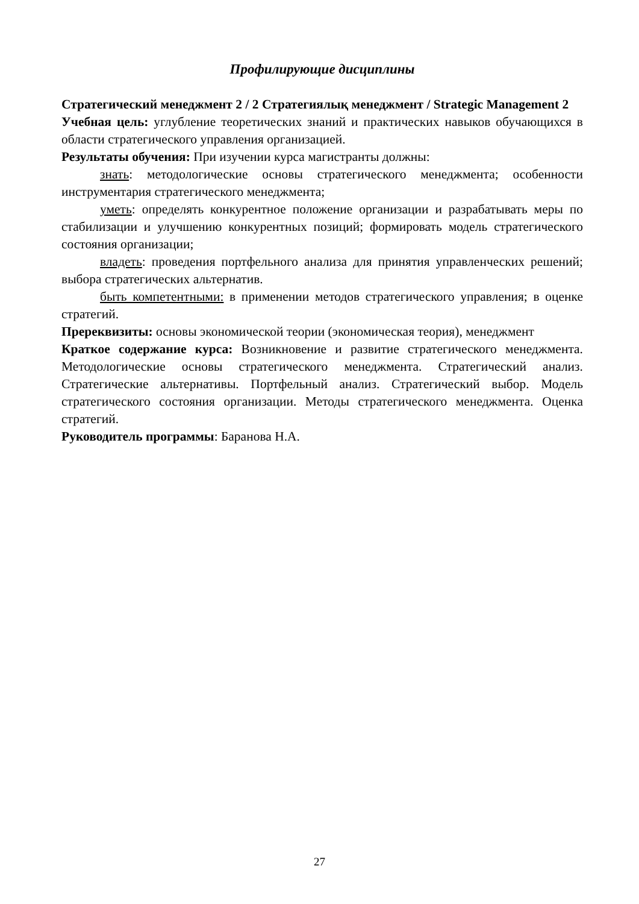Профилирующие дисциплины
Стратегический менеджмент 2 / 2 Стратегиялық менеджмент / Strategic Management 2
Учебная цель: углубление теоретических знаний и практических навыков обучающихся в области стратегического управления организацией.
Результаты обучения: При изучении курса магистранты должны:
знать: методологические основы стратегического менеджмента; особенности инструментария стратегического менеджмента;
уметь: определять конкурентное положение организации и разрабатывать меры по стабилизации и улучшению конкурентных позиций; формировать модель стратегического состояния организации;
владеть: проведения портфельного анализа для принятия управленческих решений; выбора стратегических альтернатив.
быть компетентными: в применении методов стратегического управления; в оценке стратегий.
Пререквизиты: основы экономической теории (экономическая теория), менеджмент
Краткое содержание курса: Возникновение и развитие стратегического менеджмента. Методологические основы стратегического менеджмента. Стратегический анализ. Стратегические альтернативы. Портфельный анализ. Стратегический выбор. Модель стратегического состояния организации. Методы стратегического менеджмента. Оценка стратегий.
Руководитель программы: Баранова Н.А.
27